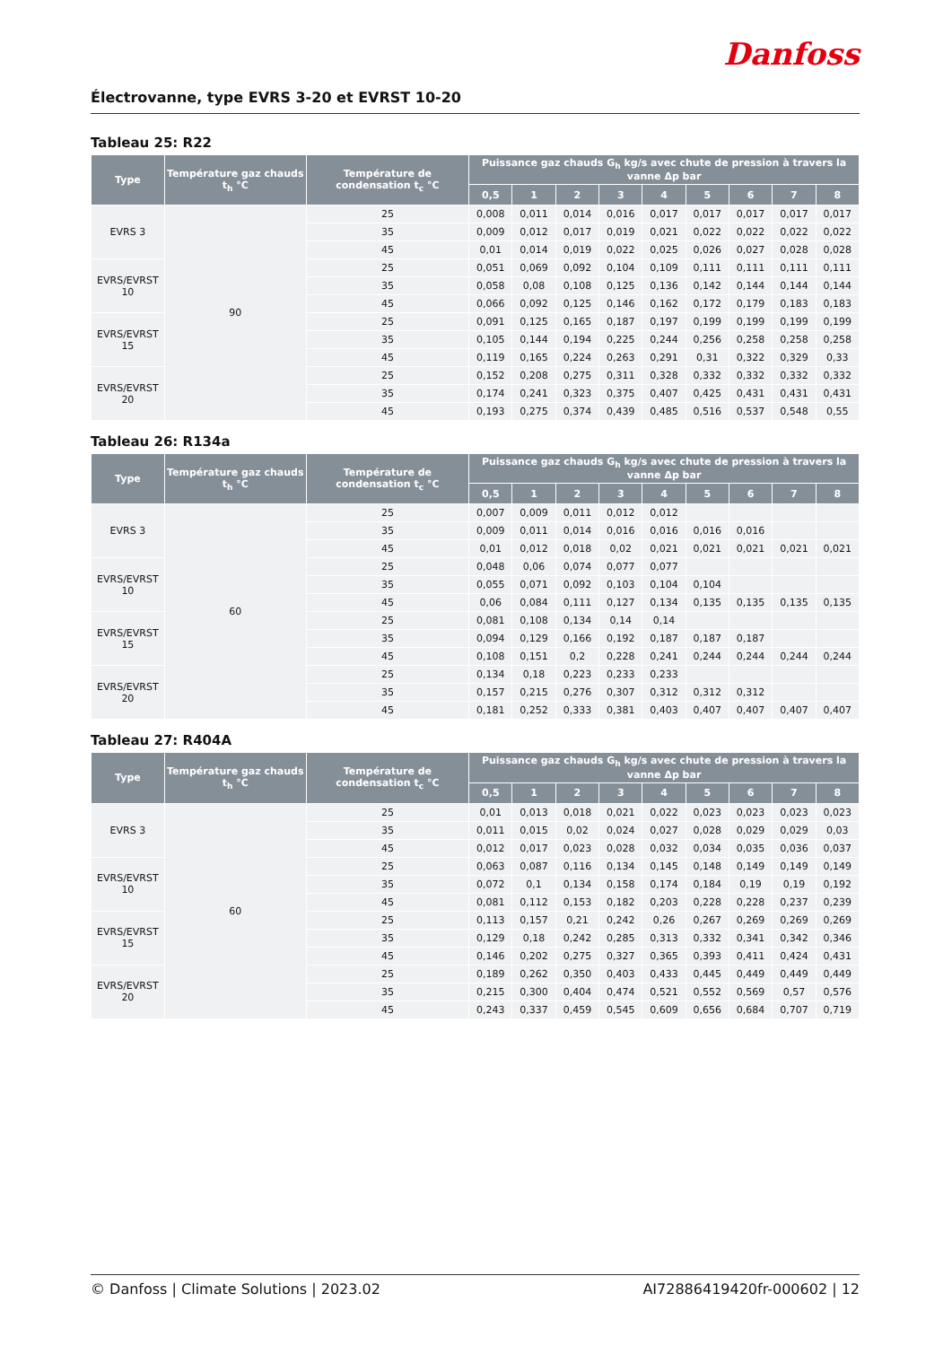Électrovanne, type EVRS 3-20 et EVRST 10-20
Danfoss
Tableau 25: R22
| Type | Température gaz chauds t<sub>h</sub> °C | Température de condensation t<sub>c</sub> °C | Puissance gaz chauds G<sub>h</sub> kg/s avec chute de pression à travers la vanne Δp bar | | | | | | | | |
| --- | --- | --- | --- | --- | --- | --- | --- | --- | --- | --- | --- |
| | | | 0,5 | 1 | 2 | 3 | 4 | 5 | 6 | 7 | 8 |
| EVRS 3 | 90 | 25 | 0,008 | 0,011 | 0,014 | 0,016 | 0,017 | 0,017 | 0,017 | 0,017 | 0,017 |
| | | 35 | 0,009 | 0,012 | 0,017 | 0,019 | 0,021 | 0,022 | 0,022 | 0,022 | 0,022 |
| | | 45 | 0,01 | 0,014 | 0,019 | 0,022 | 0,025 | 0,026 | 0,027 | 0,028 | 0,028 |
| EVRS/EVRST 10 | | 25 | 0,051 | 0,069 | 0,092 | 0,104 | 0,109 | 0,111 | 0,111 | 0,111 | 0,111 |
| | | 35 | 0,058 | 0,08 | 0,108 | 0,125 | 0,136 | 0,142 | 0,144 | 0,144 | 0,144 |
| | | 45 | 0,066 | 0,092 | 0,125 | 0,146 | 0,162 | 0,172 | 0,179 | 0,183 | 0,183 |
| EVRS/EVRST 15 | | 25 | 0,091 | 0,125 | 0,165 | 0,187 | 0,197 | 0,199 | 0,199 | 0,199 | 0,199 |
| | | 35 | 0,105 | 0,144 | 0,194 | 0,225 | 0,244 | 0,256 | 0,258 | 0,258 | 0,258 |
| | | 45 | 0,119 | 0,165 | 0,224 | 0,263 | 0,291 | 0,31 | 0,322 | 0,329 | 0,33 |
| EVRS/EVRST 20 | | 25 | 0,152 | 0,208 | 0,275 | 0,311 | 0,328 | 0,332 | 0,332 | 0,332 | 0,332 |
| | | 35 | 0,174 | 0,241 | 0,323 | 0,375 | 0,407 | 0,425 | 0,431 | 0,431 | 0,431 |
| | | 45 | 0,193 | 0,275 | 0,374 | 0,439 | 0,485 | 0,516 | 0,537 | 0,548 | 0,55 |
Tableau 26: R134a
| Type | Température gaz chauds t<sub>h</sub> °C | Température de condensation t<sub>c</sub> °C | Puissance gaz chauds G<sub>h</sub> kg/s avec chute de pression à travers la vanne Δp bar | | | | | | | | |
| --- | --- | --- | --- | --- | --- | --- | --- | --- | --- | --- | --- |
| | | | 0,5 | 1 | 2 | 3 | 4 | 5 | 6 | 7 | 8 |
| EVRS 3 | 60 | 25 | 0,007 | 0,009 | 0,011 | 0,012 | 0,012 | | | | |
| | | 35 | 0,009 | 0,011 | 0,014 | 0,016 | 0,016 | 0,016 | 0,016 | | |
| | | 45 | 0,01 | 0,012 | 0,018 | 0,02 | 0,021 | 0,021 | 0,021 | 0,021 | 0,021 |
| EVRS/EVRST 10 | | 25 | 0,048 | 0,06 | 0,074 | 0,077 | 0,077 | | | | |
| | | 35 | 0,055 | 0,071 | 0,092 | 0,103 | 0,104 | 0,104 | | | |
| | | 45 | 0,06 | 0,084 | 0,111 | 0,127 | 0,134 | 0,135 | 0,135 | 0,135 | 0,135 |
| EVRS/EVRST 15 | | 25 | 0,081 | 0,108 | 0,134 | 0,14 | 0,14 | | | | |
| | | 35 | 0,094 | 0,129 | 0,166 | 0,192 | 0,187 | 0,187 | 0,187 | | |
| | | 45 | 0,108 | 0,151 | 0,2 | 0,228 | 0,241 | 0,244 | 0,244 | 0,244 | 0,244 |
| EVRS/EVRST 20 | | 25 | 0,134 | 0,18 | 0,223 | 0,233 | 0,233 | | | | |
| | | 35 | 0,157 | 0,215 | 0,276 | 0,307 | 0,312 | 0,312 | 0,312 | | |
| | | 45 | 0,181 | 0,252 | 0,333 | 0,381 | 0,403 | 0,407 | 0,407 | 0,407 | 0,407 |
Tableau 27: R404A
| Type | Température gaz chauds t<sub>h</sub> °C | Température de condensation t<sub>c</sub> °C | Puissance gaz chauds G<sub>h</sub> kg/s avec chute de pression à travers la vanne Δp bar | | | | | | | | |
| --- | --- | --- | --- | --- | --- | --- | --- | --- | --- | --- | --- |
| | | | 0,5 | 1 | 2 | 3 | 4 | 5 | 6 | 7 | 8 |
| EVRS 3 | 60 | 25 | 0,01 | 0,013 | 0,018 | 0,021 | 0,022 | 0,023 | 0,023 | 0,023 | 0,023 |
| | | 35 | 0,011 | 0,015 | 0,02 | 0,024 | 0,027 | 0,028 | 0,029 | 0,029 | 0,03 |
| | | 45 | 0,012 | 0,017 | 0,023 | 0,028 | 0,032 | 0,034 | 0,035 | 0,036 | 0,037 |
| EVRS/EVRST 10 | | 25 | 0,063 | 0,087 | 0,116 | 0,134 | 0,145 | 0,148 | 0,149 | 0,149 | 0,149 |
| | | 35 | 0,072 | 0,1 | 0,134 | 0,158 | 0,174 | 0,184 | 0,19 | 0,19 | 0,192 |
| | | 45 | 0,081 | 0,112 | 0,153 | 0,182 | 0,203 | 0,228 | 0,228 | 0,237 | 0,239 |
| EVRS/EVRST 15 | | 25 | 0,113 | 0,157 | 0,21 | 0,242 | 0,26 | 0,267 | 0,269 | 0,269 | 0,269 |
| | | 35 | 0,129 | 0,18 | 0,242 | 0,285 | 0,313 | 0,332 | 0,341 | 0,342 | 0,346 |
| | | 45 | 0,146 | 0,202 | 0,275 | 0,327 | 0,365 | 0,393 | 0,411 | 0,424 | 0,431 |
| EVRS/EVRST 20 | | 25 | 0,189 | 0,262 | 0,350 | 0,403 | 0,433 | 0,445 | 0,449 | 0,449 | 0,449 |
| | | 35 | 0,215 | 0,300 | 0,404 | 0,474 | 0,521 | 0,552 | 0,569 | 0,57 | 0,576 |
| | | 45 | 0,243 | 0,337 | 0,459 | 0,545 | 0,609 | 0,656 | 0,684 | 0,707 | 0,719 |
© Danfoss | Climate Solutions | 2023.02 AI72886419420fr-000602 | 12